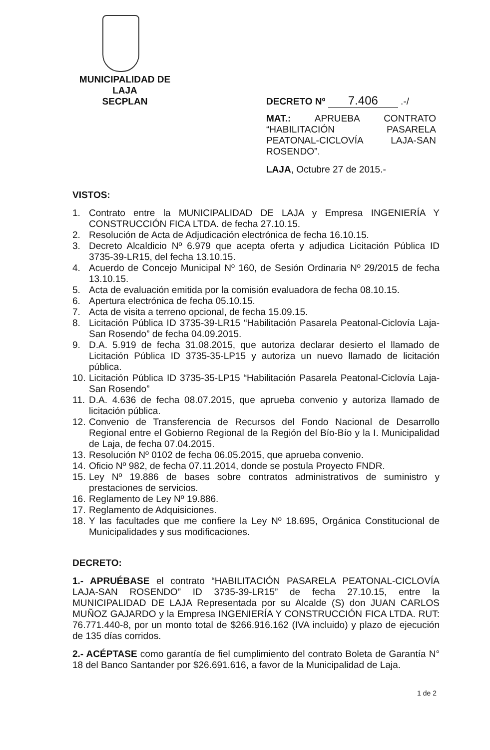MUNICIPALIDAD DE LAJA
SECPLAN
DECRETO Nº 7.406 .-/
MAT.: APRUEBA CONTRATO “HABILITACIÓN PASARELA PEATONAL-CICLOVÍA LAJA-SAN ROSENDO”.
LAJA, Octubre 27 de 2015.-
VISTOS:
1. Contrato entre la MUNICIPALIDAD DE LAJA y Empresa INGENIERÍA Y CONSTRUCCIÓN FICA LTDA. de fecha 27.10.15.
2. Resolución de Acta de Adjudicación electrónica de fecha 16.10.15.
3. Decreto Alcaldicio Nº 6.979 que acepta oferta y adjudica Licitación Pública ID 3735-39-LR15, del fecha 13.10.15.
4. Acuerdo de Concejo Municipal Nº 160, de Sesión Ordinaria Nº 29/2015 de fecha 13.10.15.
5. Acta de evaluación emitida por la comisión evaluadora de fecha 08.10.15.
6. Apertura electrónica de fecha 05.10.15.
7. Acta de visita a terreno opcional, de fecha 15.09.15.
8. Licitación Pública ID 3735-39-LR15 “Habilitación Pasarela Peatonal-Ciclovía Laja-San Rosendo” de fecha 04.09.2015.
9. D.A. 5.919 de fecha 31.08.2015, que autoriza declarar desierto el llamado de Licitación Pública ID 3735-35-LP15 y autoriza un nuevo llamado de licitación pública.
10. Licitación Pública ID 3735-35-LP15 “Habilitación Pasarela Peatonal-Ciclovía Laja-San Rosendo”
11. D.A. 4.636 de fecha 08.07.2015, que aprueba convenio y autoriza llamado de licitación pública.
12. Convenio de Transferencia de Recursos del Fondo Nacional de Desarrollo Regional entre el Gobierno Regional de la Región del Bío-Bío y la I. Municipalidad de Laja, de fecha 07.04.2015.
13. Resolución Nº 0102 de fecha 06.05.2015, que aprueba convenio.
14. Oficio Nº 982, de fecha 07.11.2014, donde se postula Proyecto FNDR.
15. Ley Nº 19.886 de bases sobre contratos administrativos de suministro y prestaciones de servicios.
16. Reglamento de Ley Nº 19.886.
17. Reglamento de Adquisiciones.
18. Y las facultades que me confiere la Ley Nº 18.695, Orgánica Constitucional de Municipalidades y sus modificaciones.
DECRETO:
1.- APRUÉBASE el contrato “HABILITACIÓN PASARELA PEATONAL-CICLOVÍA LAJA-SAN ROSENDO” ID 3735-39-LR15” de fecha 27.10.15, entre la MUNICIPALIDAD DE LAJA Representada por su Alcalde (S) don JUAN CARLOS MUÑOZ GAJARDO y la Empresa INGENIERÍA Y CONSTRUCCIÓN FICA LTDA. RUT: 76.771.440-8, por un monto total de $266.916.162 (IVA incluido) y plazo de ejecución de 135 días corridos.
2.- ACÉPTASE como garantía de fiel cumplimiento del contrato Boleta de Garantía N° 18 del Banco Santander por $26.691.616, a favor de la Municipalidad de Laja.
1 de 2